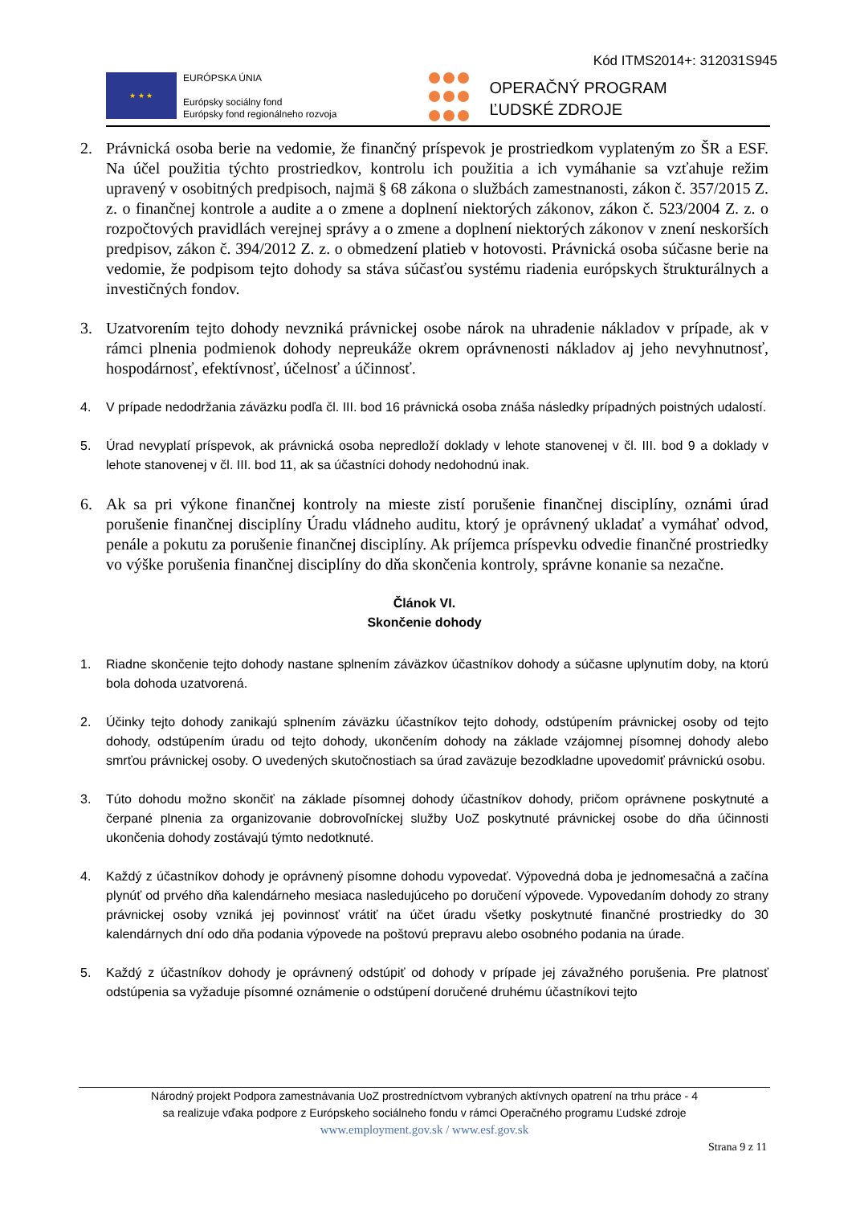Kód ITMS2014+: 312031S945
★ ★ ★
EURÓPSKA ÚNIA
Európsky sociálny fond
Európsky fond regionálneho rozvoja
OPERAČNÝ PROGRAM
ĽUDSKÉ ZDROJE
2. Právnická osoba berie na vedomie, že finančný príspevok je prostriedkom vyplateným zo ŠR a ESF. Na účel použitia týchto prostriedkov, kontrolu ich použitia a ich vymáhanie sa vzťahuje režim upravený v osobitných predpisoch, najmä § 68 zákona o službách zamestnanosti, zákon č. 357/2015 Z. z. o finančnej kontrole a audite a o zmene a doplnení niektorých zákonov, zákon č. 523/2004 Z. z. o rozpočtových pravidlách verejnej správy a o zmene a doplnení niektorých zákonov v znení neskorších predpisov, zákon č. 394/2012 Z. z. o obmedzení platieb v hotovosti. Právnická osoba súčasne berie na vedomie, že podpisom tejto dohody sa stáva súčasťou systému riadenia európskych štrukturálnych a investičných fondov.
3. Uzatvorením tejto dohody nevzniká právnickej osobe nárok na uhradenie nákladov v prípade, ak v rámci plnenia podmienok dohody nepreukáže okrem oprávnenosti nákladov aj jeho nevyhnutnosť, hospodárnosť, efektívnosť, účelnosť a účinnosť.
4. V prípade nedodržania záväzku podľa čl. III. bod 16 právnická osoba znáša následky prípadných poistných udalostí.
5. Úrad nevyplatí príspevok, ak právnická osoba nepredloží doklady v lehote stanovenej v čl. III. bod 9 a doklady v lehote stanovenej v čl. III. bod 11, ak sa účastníci dohody nedohodnú inak.
6. Ak sa pri výkone finančnej kontroly na mieste zistí porušenie finančnej disciplíny, oznámi úrad porušenie finančnej disciplíny Úradu vládneho auditu, ktorý je oprávnený ukladať a vymáhať odvod, penále a pokutu za porušenie finančnej disciplíny. Ak príjemca príspevku odvedie finančné prostriedky vo výške porušenia finančnej disciplíny do dňa skončenia kontroly, správne konanie sa nezačne.
Článok VI.
Skončenie dohody
1. Riadne skončenie tejto dohody nastane splnením záväzkov účastníkov dohody a súčasne uplynutím doby, na ktorú bola dohoda uzatvorená.
2. Účinky tejto dohody zanikajú splnením záväzku účastníkov tejto dohody, odstúpením právnickej osoby od tejto dohody, odstúpením úradu od tejto dohody, ukončením dohody na základe vzájomnej písomnej dohody alebo smrťou právnickej osoby. O uvedených skutočnostiach sa úrad zaväzuje bezodkladne upovedomiť právnickú osobu.
3. Túto dohodu možno skončiť na základe písomnej dohody účastníkov dohody, pričom oprávnene poskytnuté a čerpané plnenia za organizovanie dobrovoľníckej služby UoZ poskytnuté právnickej osobe do dňa účinnosti ukončenia dohody zostávajú týmto nedotknuté.
4. Každý z účastníkov dohody je oprávnený písomne dohodu vypovedať. Výpovedná doba je jednomesačná a začína plynúť od prvého dňa kalendárneho mesiaca nasledujúceho po doručení výpovede. Vypovedaním dohody zo strany právnickej osoby vzniká jej povinnosť vrátiť na účet úradu všetky poskytnuté finančné prostriedky do 30 kalendárnych dní odo dňa podania výpovede na poštovú prepravu alebo osobného podania na úrade.
5. Každý z účastníkov dohody je oprávnený odstúpiť od dohody v prípade jej závažného porušenia. Pre platnosť odstúpenia sa vyžaduje písomné oznámenie o odstúpení doručené druhému účastníkovi tejto
Národný projekt Podpora zamestnávania UoZ prostredníctvom vybraných aktívnych opatrení na trhu práce - 4
sa realizuje vďaka podpore z Európskeho sociálneho fondu v rámci Operačného programu Ľudské zdroje
www.employment.gov.sk / www.esf.gov.sk
Strana 9 z 11